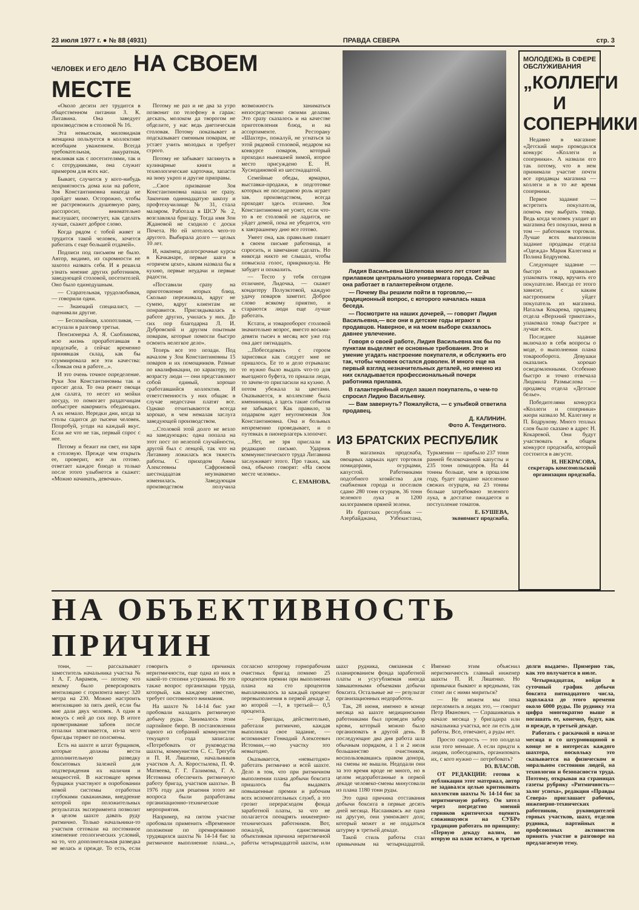23 июля 1977 г. ● № 88 (4931) ПРАВДА СЕВЕРА стр. 3
ЧЕЛОВЕК И ЕГО ДЕЛО НА СВОЕМ МЕСТЕ
«Около десяти лет трудится в общественном питании З. К. Литавина. Она заведует производством в столовой № 16.
Эта невысокая, миловидная женщина пользуется в коллективе всеобщим уважением. Всегда требовательная, аккуратная, вежливая как с посетителями, так и с сотрудниками, она служит примером для всех нас.
Бывает, случится у кого-нибудь неприятность дома или на работе, Зоя Константиновна никогда не пройдет мимо. Осторожно, чтобы не растревожить душевную рану, расспросит, внимательно выслушает, посоветует, как сделать лучше, скажет доброе слово.
Когда рядом с тобой живет и трудится такой человек, хочется работать с еще большей отдачей».
Подписи под письмом не было. Автор, видимо, из скромности не захотел назвать себя. И я решила узнать мнение других работников, заведующей столовой, посетителей. Оно было единодушным.
— Старательная, трудолюбивая, — говорили одни.
— Знающий специалист, — оценивали другие.
— Беспокойная, хлопотливая, — вступали в разговор третьи.
Пенсионерка А. Я. Скобликова, всю жизнь проработавшая в продснабе, а сейчас временно принявшая склад, как бы ссуммировала все эти качества: «Ловкая она в работе...».
И это очень точное определение. Руки Зои Константиновны так и просят дела. То она режет овощи для салата, то несет из мойки посуду, то помогает раздатчицам побыстрее накормить обедающих. А их немало. Нередки дни, когда за столы садится до тысячи человек. Попробуй, угоди на каждый вкус. Если же что не так, первый спрос с нее.
Потому и бежит ни свет, ни заря в столовую. Прежде чем открыть ее, проверит, все ли готово. ответает каждое блюдо и только после этого улыбнется и скажет: «Можно начинать, девочки».
Потому не раз и не два за утро позвонит по телефону в гараж: дескать, молоком да творогом не обделите, у нас ведь диетическая столовая. Потому показывает и подсказывает сменным поварам, не устает учить молодых и требует строго.
Потому не забывает заглянуть в кулинарные книги и технологические карточки, запасти на зиму укроп и другие приправы.
...Свое призвание Зоя Константиновна нашла не сразу. Закончив одиннадцатую школу и профтехучилище № 31, стала маляром. Работала в ШСУ № 2, возглавляла бригаду. Тогда имя Зои Ждановой не сходило с доски Почета. Но ей хотелось чего-то другого. Выбирала долго — целых 10 лет.
И, наконец, долгосрочные курсы в Качканаре, первые шаги в «горячем цехе», каким назвала бы я кухню, первые неудачи и первые радости.
«Поставили сразу на приготовление вторых блюд. Сколько переживала, вдруг не сумею, вдруг клиентам не понравится. Приглядывалась к работе других, училась у них. До сих пор благодарна Л. И. Дубровской и другим опытным поварам, которые помогли быстро освоить нелегкое дело».
Теперь все это позади. Под началом у Зои Константиновны 15 поваров и их помощников. Разные по квалификации, по характеру, по возрасту люди — они представляют собой единый, хорошо сработавшийся коллектив. И ответственность у них общая: в случае недостачи платят все. Однако отчитываются всегда хорошо, в чем немалая заслуга заведующей производством.
...Столовой этой долго не везло на заведующих: одна попала на этот пост по нелепой случайности, другой был с ленцой, так что на Литавину ложилась вся тяжесть работы. С приходом Анны Алексеевны Сафроновой шестнадцатая неузнаваемо изменилась. Заведующая производством получила возможность заниматься непосредственно своими делами. Это сразу сказалось и на качестве приготовления блюд, и на ассортименте. Ресторану «Шахтер», пожалуй, не угнаться за этой рядовой столовой, недаром на конкурсе поваров, который проходил нынешней зимой, второе место присуждено Е. Н. Хуснодиновой из шестнадцатой.
Семейные обеды, ярмарки, выставки-продажи, в подготовке которых не последнюю роль играет зав. производством, всегда проходят здесь отлично. Зоя Константиновна не уснет, если что-то в ее столовой не ладится, не уйдет домой, пока не убедится, что к завтрашнему дню все готово.
Умеет она, как правильно пишет в своем письме работница, и спросить, и замечание сделать. Но никогда никто не слышал, чтобы повысила голос, прикрикнула. Не забудет и похвалить.
— Тесто у тебя сегодня отличное, Лидочка, — скажет кондитеру Полуэктовой, каждую удачу поваров заметит. Доброе слово всякому приятно, и стараются люди еще лучше работать.
Кстати, и товарооборот столовой значительно возрос, вместо восьми-девяти тысяч в месяц вот уже год она дает пятнадцать.
...Побеседовать с героем зарисовки как следует мне не пришлось. Ее то и дело отрывали: то нужно было выдать что-то для выездного буфета, то пришли люди, то зачем-то пригласили на кухню. А потом убежала за цветами. Оказывается, в коллективе была именинница, а здесь такие события не забывают. Как правило, за подарком идет неугомонная Зоя Константиновна. Она и больных непременно проведывает, и о путевках в пионерлагерь хлопочет.
...Нет, не зря прислали в редакцию письмо. Ударник коммунистического труда Литавина заслуживает этого. Про таких, как она, обычно говорят: «На своем месте человек».
С. ЕМАНОВА.
Лидия Васильевна Шелепова много лет стоит за прилавком центрального универмага города. Сейчас она работает в галантерейном отделе.
— Почему Вы решили пойти в торговлю,— традиционный вопрос, с которого началась наша беседа.
— Посмотрите на наших дочерей, — говорит Лидия Васильевна,— все они в детские годы играют в продавцов. Наверное, и на моем выборе сказалось давнее увлечение.
Говоря о своей работе, Лидия Васильевна как бы по пунктам выделяет ее основные требования. Это и умение угадать настроение покупателя, и обслужить его так, чтобы человек остался доволен. И много еще на первый взгляд незначительных деталей, но именно из них складывается профессиональный почерк работника прилавка.
В галантерейный отдел зашел покупатель, о чем-то спросил Лидию Васильевну.
— Вам завернуть? Пожалуйста, — с улыбкой ответила продавец.
Д. КАЛИНИН.
Фото А. Тендитного.
ИЗ БРАТСКИХ РЕСПУБЛИК
В магазинах продснаба, овощных ларьках идет торговля помидорами, огурцами, капустой. Работниками подсобного хозяйства для снабжения города и поселков сдано 280 тонн огурцов, 36 тонн зеленого лука и 1200 килограммов пряной зелени.
Из братских республик — Азербайджана, Узбекистана, Туркмении — прибыло 237 тонн ранней белокочанной капусты и 235 тонн помидоров. На 44 тонны больше, чем в прошлом году, будет продано населению свежих огурцов, на 23 тонны больше затребовано зеленого лука, в достатке ожидается и поступление томатов.
Е. БУШЕВА,
экономист продснаба.
МОЛОДЕЖЬ В СФЕРЕ ОБСЛУЖИВАНИЯ
„КОЛЛЕГИ И СОПЕРНИКИ“
Недавно в магазине «Детский мир» проводился конкурс «Коллеги и соперники». А назвали его так потому, что в нем принимали участие почти все продавцы магазина — коллеги и в то же время соперники.
Первое задание — встретить покупателя, помочь ему выбрать товар. Ведь когда человек уходит из магазина без покупки, вина в том — работников торговли. Лучше всех выполнили задание продавцы отдела «Одежда» Мария Калегина и Полина Бодрунова.
Следующее задание — быстро и правильно упаковать товар, вручить его покупателю. Иногда от этого зависит, с каким настроением уйдет покупатель из магазина. Наталья Кокарева, продавец отдела «Верхний трикотаж», упаковала товар быстрее и лучше всех.
Последнее задание включало в себя вопросы о моде, о выполнении плана товарооборота. Девушки оказались хорошо осведомленными. Особенно быстро и точно отвечала Людмила Размыслова — продавец отдела «Детское белье».
Победителями конкурса «Коллеги и соперники» жюри назвало М. Калегину и П. Бодрунову. Много теплых слов было сказано в адрес Н. Кокаревой. Они будут участвовать в общем конкурсе продснаба, который состоится в августе.
Н. НЕКРАСОВА,
секретарь комсомольской организации продснаба.
НА ОБЪЕКТИВНОСТЬ ПРИЧИН
тонн, — рассказывает заместитель начальника участка № 1 А. Г. Аврамов, — потому что некому было реверсировать вентиляцию с горизонта минус 320 метра на 230. Можно настроить вентиляцию за пять дней, если бы мне дали двух человек. А один я вожусь с ней до сих пор. В итоге проветривание забоев после отпалки затягивается, из-за чего бригады теряют по полсмены.
Есть на шахте и штат бурщиков, которые должны вести дополнительную разведку бокситовых залежей для подтверждения их наличия и мощностей. В настоящее время бурщики участвуют в опробовании новой системы отработки глубокими скважинами, внедрение которой при положительных результатах эксперимента позволит в целом шахте давать руду ритмично. Только начальники-то участков сетовали на постоянное изменение геологических условий, на то, что дополнительная разведка не велась и прежде. То есть, если говорить о причинах неритмичности, еще одна из них в какой-то степени устранима. Но это также вопрос организации труда, который, как каждому известно, требует постоянного внимания.
На шахте № 14-14 бис уже пробовали наладить ритмичную добычу руды. Занималось этим партийное бюро. В постановлении одного из собраний коммунистов текущего года записали: «Потребовать от руководства шахты, коммунистов С. С. Трегуба и П. И. Ляшенко, начальников участков А. А. Коростылева, П. Ф. Матвеева, Г. Г. Галимова, Г. А. Истомина обеспечить ритмичную работу бригад, участков шахты». В 1976 году для решения этого же вопроса были разработаны организационно-технические мероприятия.
Например, на пятом участке пробовали применить «Временное положение по премированию трудящихся шахты № 14-14 бис за ритмичное выполнение плана...», согласно которому горнорабочим очистных бригад помимо 25 процентов премии при выполнении плана на сто процентов выплачивалось за каждый процент перевыполнения в первой декаде 2, во второй —1, в третьей— 0,5 процента.
— Бригады, действительно, работали ритмично, каждая выполняла свое задание, — вспоминает Геннадий Алексеевич Истомин,—но участку это невыгодно.
Оказывается, «невыгодно» работать ритмично и всей шахте. Дело в том, что при ритмичном выполнении плана добычи боксита пришлось бы выдавать повышенные премии и рабочим всех вспомогательных служб, а это грозит перерасходом фонда заработной платы, за что не полагается поощрять инженерно-технических работников. Вот, пожалуй, единственная объективная причина неритмичной работы четырнадцатой шахты, или шахт рудника, связанная с планированием фонда заработной платы и усугубляемая иногда завышенными объемами добычи боксита. Остальные же — результат организационных недоработок.
Так, 28 июня, именно в конце месяца на шахте медицинскими работниками был проведен забор крови, который можно было организовать в другой день. В последующие два дня работа шла обычным порядком, а 1 и 2 июля большинство очистников, воспользовавшись правом донора, на смены не вышли. Недодали они за это время вроде не много, но в целом недоработанные в первой декаде человеко-смены минусовали из плана 1180 тонн руды.
Это одна причина отставания добычи боксита в первые десять дней месяца. Наслаиваясь же одна на другую, они умножают долг, который может и не поддаться штурму в третьей декаде.
Такой стиль работы стал привычным на четырнадцатой. Именно этим объяснил неритмичность главный инженер шахты П. И. Ляшенко. Но привычки бывают и вредными, так стоит ли с ними мириться?
— Не можем мы пока переломить в людях это, — говорит Петр Иванович. — Спрашиваешь в начале месяца у бригадира или начальника участка, все ли есть для работы. Все, отвечают, а руды нет.
Просто скорость — это полдела или того меньше. А если придти к людям, побеседовать, организовать их, с кого нужно — потребовать?
Ю. ВЛАСОВ.
ОТ РЕДАКЦИИ: готовя к публикации этот материал, автор не задавался целью критиковать коллектив шахты № 14-14 бис за неритмичную работу. Он хотел через посредство мнений горняков критически оценить сложившуюся на СУБРе традицию работать по принципу: «Первую декаду валим, во вторую на план встаем, в третью долги выдаем». Примерно так, как это получается в июле.
Четырнадцатая, войдя в суточный график добычи боксита пятнадцатого числа, задолжала до этого времени около 6000 руды. По руднику эта цифра многократно выше и погашать ее, конечно, будут, как и прежде, в третьей декаде.
Работать с раскачкой в начале месяца и со штурмовщиной в конце не в интересах каждого шахтера, поскольку это сказывается на физическом и моральном состоянии людей, на технологии и безопасности труда. Поэтому, открывая на страницах газеты рубрику «Ритмичность—залог успеха», редакция «Правды Севера» приглашает рабочих, инженерно-технических работников, руководителей горных участков, шахт, отделов рудника, партийных и профсоюзных активистов принять участие в разговоре на предлагаемую тему.